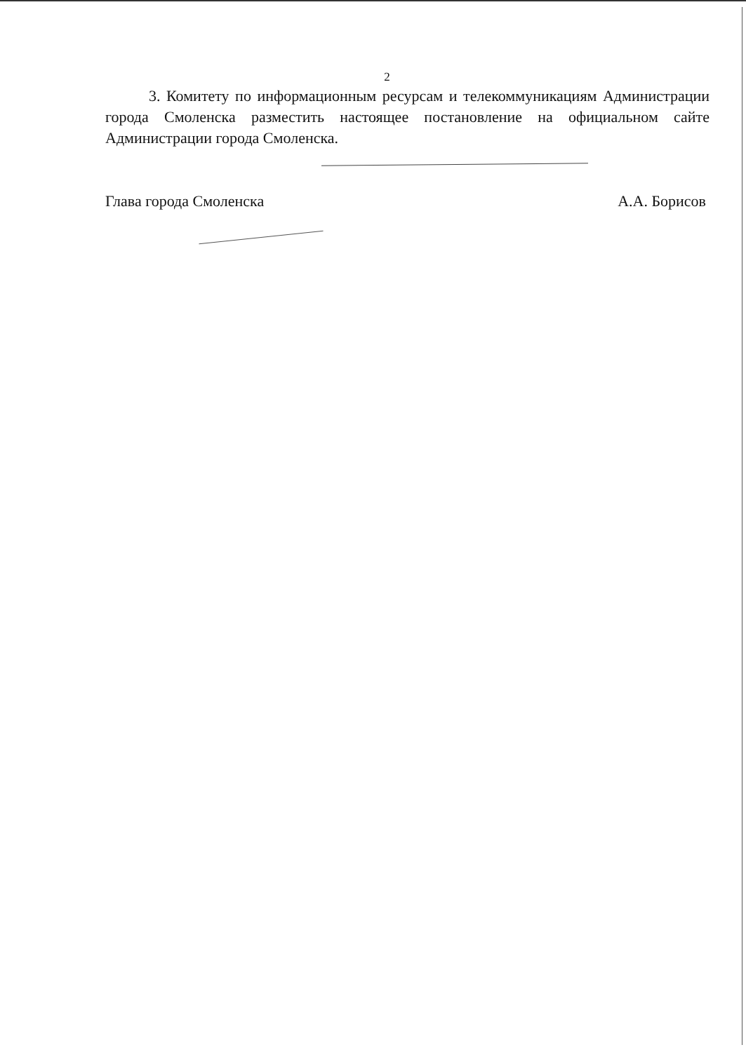2
3. Комитету по информационным ресурсам и телекоммуникациям Администрации города Смоленска разместить настоящее постановление на официальном сайте Администрации города Смоленска.
Глава города Смоленска А.А. Борисов